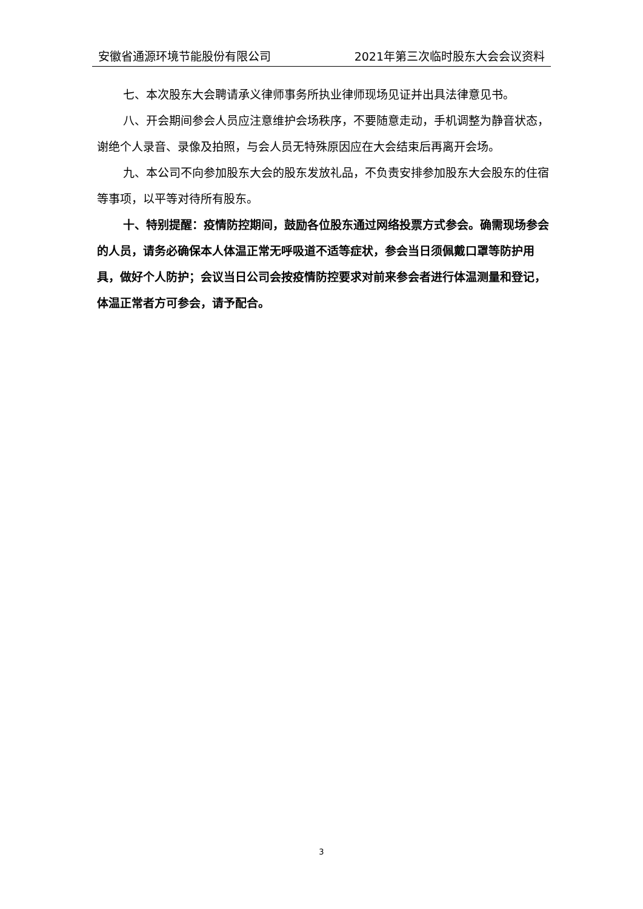安徽省通源环境节能股份有限公司 2021年第三次临时股东大会会议资料
七、本次股东大会聘请承义律师事务所执业律师现场见证并出具法律意见书。
八、开会期间参会人员应注意维护会场秩序，不要随意走动，手机调整为静音状态，谢绝个人录音、录像及拍照，与会人员无特殊原因应在大会结束后再离开会场。
九、本公司不向参加股东大会的股东发放礼品，不负责安排参加股东大会股东的住宿等事项，以平等对待所有股东。
十、特别提醒：疫情防控期间，鼓励各位股东通过网络投票方式参会。确需现场参会的人员，请务必确保本人体温正常无呼吸道不适等症状，参会当日须佩戴口罩等防护用具，做好个人防护；会议当日公司会按疫情防控要求对前来参会者进行体温测量和登记，体温正常者方可参会，请予配合。
3